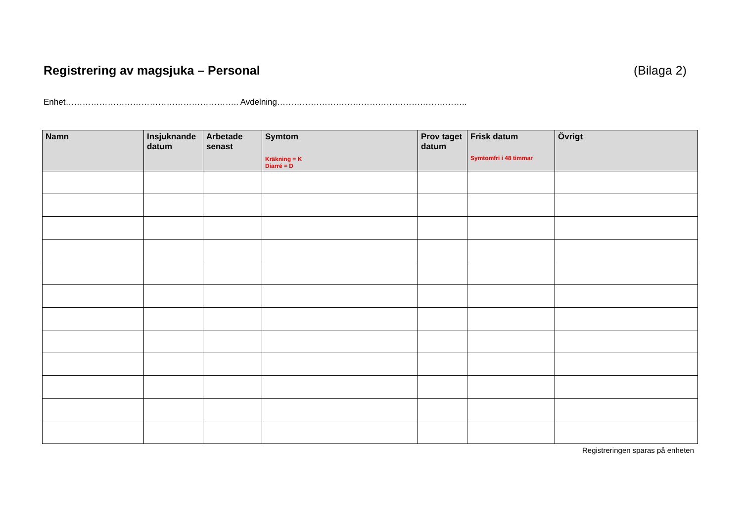Registrering av magsjuka – Personal (Bilaga 2)
Enhet…………………………………………………….. Avdelning…………………………………………………………..
| Namn | Insjuknande datum | Arbetade senast | Symtom Kräkning = K Diarré = D | Prov taget datum | Frisk datum Symtomfri i 48 timmar | Övrigt |
| --- | --- | --- | --- | --- | --- | --- |
Registreringen sparas på enheten